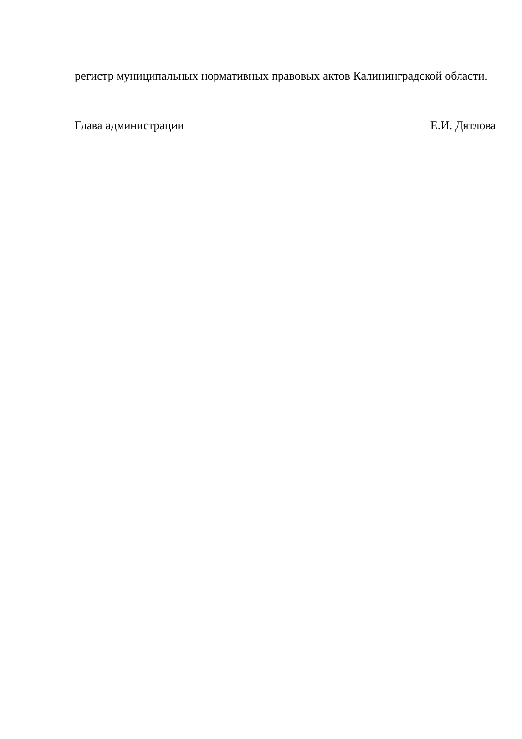регистр муниципальных нормативных правовых актов Калининградской области.
Глава администрации Е.И. Дятлова